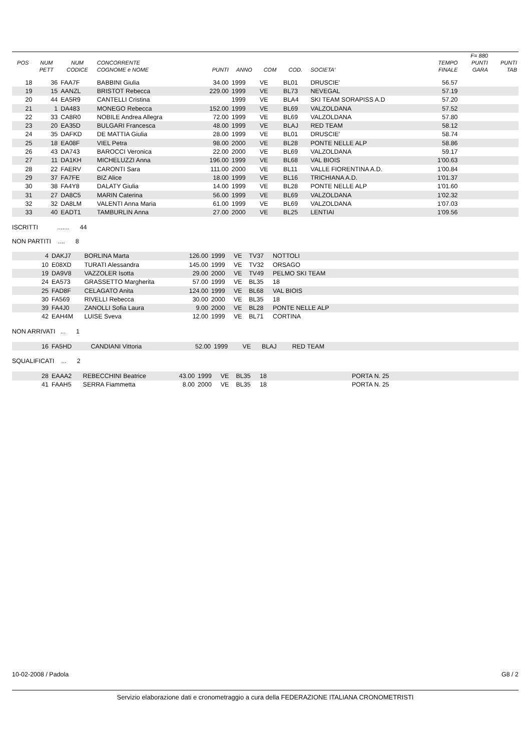| | | | | | | | | | | F= 880 | |
| --- | --- | --- | --- | --- | --- | --- | --- | --- | --- | --- | --- |
| POS | NUM | NUM | CONCORRENTE | | | | | | TEMPO | PUNTI | PUNTI |
| | PETT | CODICE | COGNOME e NOME | PUNTI | ANNO | COM | COD. | SOCIETA' | FINALE | GARA | TAB |
| 18 | 36 | FAA7F | BABBINI Giulia | 34.00 | 1999 | VE | BL01 | DRUSCIE' | 56.57 | | |
| 19 | 15 | AANZL | BRISTOT Rebecca | 229.00 | 1999 | VE | BL73 | NEVEGAL | 57.19 | | |
| 20 | 44 | EA5R9 | CANTELLI Cristina | | 1999 | VE | BLA4 | SKI TEAM SORAPISS A.D | 57.20 | | |
| 21 | 1 | DA483 | MONEGO Rebecca | 152.00 | 1999 | VE | BL69 | VALZOLDANA | 57.52 | | |
| 22 | 33 | CA8R0 | NOBILE Andrea Allegra | 72.00 | 1999 | VE | BL69 | VALZOLDANA | 57.80 | | |
| 23 | 20 | EA35D | BULGARI Francesca | 48.00 | 1999 | VE | BLAJ | RED TEAM | 58.12 | | |
| 24 | 35 | DAFKD | DE MATTIA Giulia | 28.00 | 1999 | VE | BL01 | DRUSCIE' | 58.74 | | |
| 25 | 18 | EA08F | VIEL Petra | 98.00 | 2000 | VE | BL28 | PONTE NELLE ALP | 58.86 | | |
| 26 | 43 | DA743 | BAROCCI Veronica | 22.00 | 2000 | VE | BL69 | VALZOLDANA | 59.17 | | |
| 27 | 11 | DA1KH | MICHELUZZI Anna | 196.00 | 1999 | VE | BL68 | VAL BIOIS | 1'00.63 | | |
| 28 | 22 | FAERV | CARONTI Sara | 111.00 | 2000 | VE | BL11 | VALLE FIORENTINA A.D. | 1'00.84 | | |
| 29 | 37 | FA7FE | BIZ Alice | 18.00 | 1999 | VE | BL16 | TRICHIANA A.D. | 1'01.37 | | |
| 30 | 38 | FA4Y8 | DALATY Giulia | 14.00 | 1999 | VE | BL28 | PONTE NELLE ALP | 1'01.60 | | |
| 31 | 27 | DA8C5 | MARIN Caterina | 56.00 | 1999 | VE | BL69 | VALZOLDANA | 1'02.32 | | |
| 32 | 32 | DA8LM | VALENTI Anna Maria | 61.00 | 1999 | VE | BL69 | VALZOLDANA | 1'07.03 | | |
| 33 | 40 | EADT1 | TAMBURLIN Anna | 27.00 | 2000 | VE | BL25 | LENTIAI | 1'09.56 | | |
ISCRITTI ....... 44
NON PARTITI .... 8
| 4 | DAKJ7 | BORLINA Marta | 126.00 | 1999 | VE | TV37 | NOTTOLI | |
| 10 | E08XD | TURATI Alessandra | 145.00 | 1999 | VE | TV32 | ORSAGO | |
| 19 | DA9V8 | VAZZOLER Isotta | 29.00 | 2000 | VE | TV49 | PELMO SKI TEAM | |
| 24 | EA573 | GRASSETTO Margherita | 57.00 | 1999 | VE | BL35 | 18 | |
| 25 | FAD8F | CELAGATO Anita | 124.00 | 1999 | VE | BL68 | VAL BIOIS | |
| 30 | FA569 | RIVELLI Rebecca | 30.00 | 2000 | VE | BL35 | 18 | |
| 39 | FA4J0 | ZANOLLI Sofia Laura | 9.00 | 2000 | VE | BL28 | PONTE NELLE ALP | |
| 42 | EAH4M | LUISE Sveva | 12.00 | 1999 | VE | BL71 | CORTINA | |
NON ARRIVATI ... 1
| 16 | FA5HD | CANDIANI Vittoria | 52.00 | 1999 | VE | BLAJ | RED TEAM | |
SQUALIFICATI ... 2
| 28 | EAAA2 | REBECCHINI Beatrice | 43.00 | 1999 | VE | BL35 | 18 | PORTA N. 25 |
| 41 | FAAH5 | SERRA Fiammetta | 8.00 | 2000 | VE | BL35 | 18 | PORTA N. 25 |
10-02-2008 / Padola G8 / 2
Servizio elaborazione dati e cronometraggio a cura della FEDERAZIONE ITALIANA CRONOMETRISTI